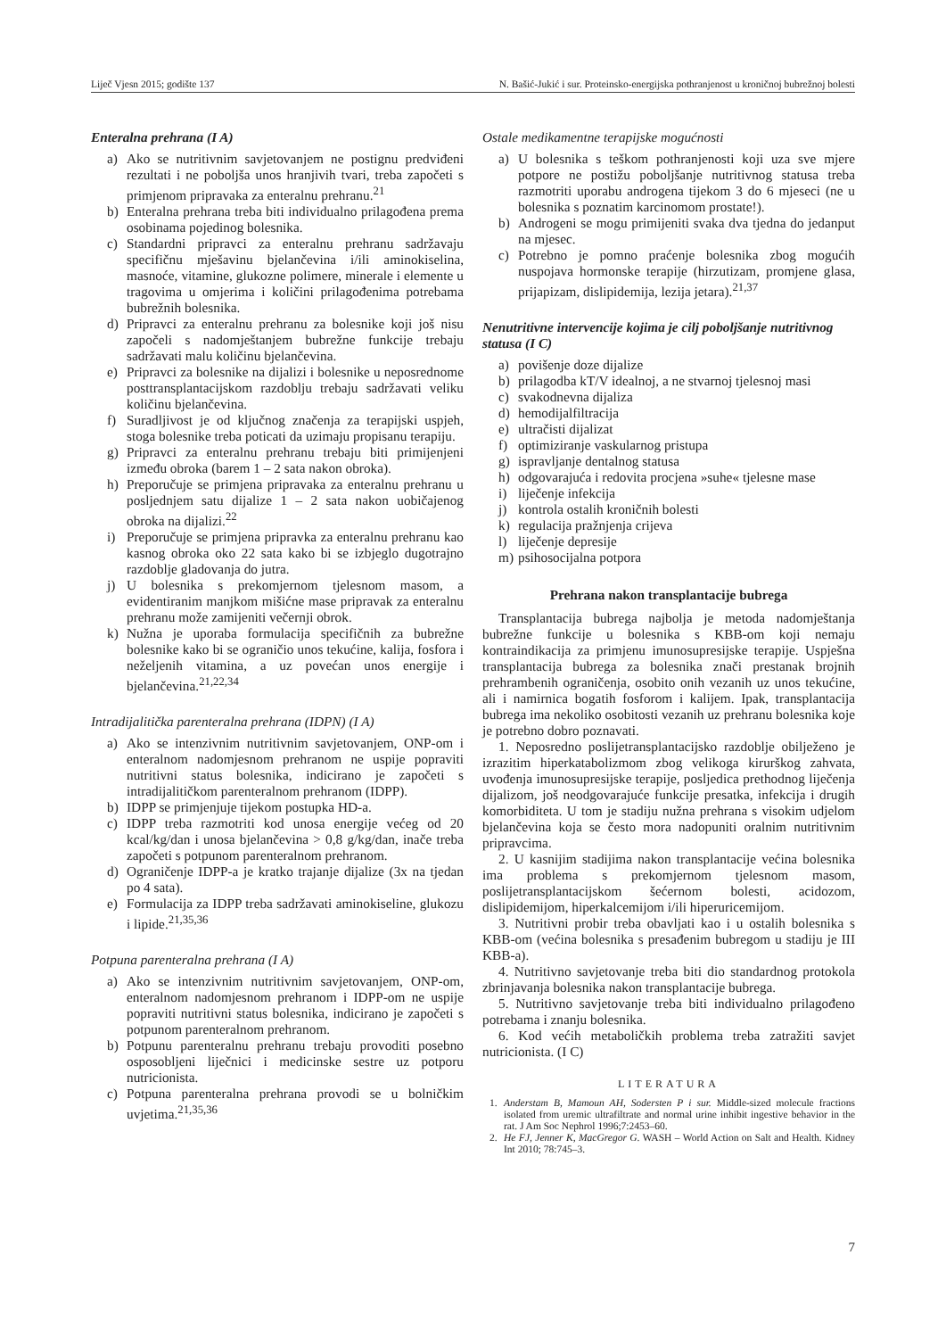Liječ Vjesn 2015; godište 137 N. Bašić-Jukić i sur. Proteinsko-energijska pothranjenost u kroničnoj bubrežnoj bolesti
Enteralna prehrana (I A)
a) Ako se nutritivnim savjetovanjem ne postignu predviđeni rezultati i ne poboljša unos hranjivih tvari, treba započeti s primjenom pripravaka za enteralnu prehranu.<sup>21</sup>
b) Enteralna prehrana treba biti individualno prilagođena prema osobinama pojedinog bolesnika.
c) Standardni pripravci za enteralnu prehranu sadržavaju specifičnu mješavinu bjelančevina i/ili aminokiselina, masnoće, vitamine, glukozne polimere, minerale i elemente u tragovima u omjerima i količini prilagođenima potrebama bubrežnih bolesnika.
d) Pripravci za enteralnu prehranu za bolesnike koji još nisu započeli s nadomještanjem bubrežne funkcije trebaju sadržavati malu količinu bjelančevina.
e) Pripravci za bolesnike na dijalizi i bolesnike u neposrednome posttransplantacijskom razdoblju trebaju sadržavati veliku količinu bjelančevina.
f) Suradljivost je od ključnog značenja za terapijski uspjeh, stoga bolesnike treba poticati da uzimaju propisanu terapiju.
g) Pripravci za enteralnu prehranu trebaju biti primijenjeni između obroka (barem 1 – 2 sata nakon obroka).
h) Preporučuje se primjena pripravaka za enteralnu prehranu u posljednjem satu dijalize 1 – 2 sata nakon uobičajenog obroka na dijalizi.<sup>22</sup>
i) Preporučuje se primjena pripravka za enteralnu prehranu kao kasnog obroka oko 22 sata kako bi se izbjeglo dugotrajno razdoblje gladovanja do jutra.
j) U bolesnika s prekomjernom tjelesnom masom, a evidentiranim manjkom mišićne mase pripravak za enteralnu prehranu može zamijeniti večernji obrok.
k) Nužna je uporaba formulacija specifičnih za bubrežne bolesnike kako bi se ograničio unos tekućine, kalija, fosfora i neželjenih vitamina, a uz povećan unos energije i bjelančevina.<sup>21,22,34</sup>
Intradijalitička parenteralna prehrana (IDPN) (I A)
a) Ako se intenzivnim nutritivnim savjetovanjem, ONP-om i enteralnom nadomjesnom prehranom ne uspije popraviti nutritivni status bolesnika, indicirano je započeti s intradijalitičkom parenteralnom prehranom (IDPP).
b) IDPP se primjenjuje tijekom postupka HD-a.
c) IDPP treba razmotriti kod unosa energije većeg od 20 kcal/kg/dan i unosa bjelančevina > 0,8 g/kg/dan, inače treba započeti s potpunom parenteralnom prehranom.
d) Ograničenje IDPP-a je kratko trajanje dijalize (3x na tjedan po 4 sata).
e) Formulacija za IDPP treba sadržavati aminokiseline, glukozu i lipide.<sup>21,35,36</sup>
Potpuna parenteralna prehrana (I A)
a) Ako se intenzivnim nutritivnim savjetovanjem, ONP-om, enteralnom nadomjesnom prehranom i IDPP-om ne uspije popraviti nutritivni status bolesnika, indicirano je započeti s potpunom parenteralnom prehranom.
b) Potpunu parenteralnu prehranu trebaju provoditi posebno osposobljeni liječnici i medicinske sestre uz potporu nutricionista.
c) Potpuna parenteralna prehrana provodi se u bolničkim uvjetima.<sup>21,35,36</sup>
Ostale medikamentne terapijske mogućnosti
a) U bolesnika s teškom pothranjenosti koji uza sve mjere potpore ne postižu poboljšanje nutritivnog statusa treba razmotriti uporabu androgena tijekom 3 do 6 mjeseci (ne u bolesnika s poznatim karcinomom prostate!).
b) Androgeni se mogu primijeniti svaka dva tjedna do jedanput na mjesec.
c) Potrebno je pomno praćenje bolesnika zbog mogućih nuspojava hormonske terapije (hirzutizam, promjene glasa, prijapizam, dislipidemija, lezija jetara).<sup>21,37</sup>
Nenutritivne intervencije kojima je cilj poboljšanje nutritivnog statusa (I C)
a) povišenje doze dijalize
b) prilagodba kT/V idealnoj, a ne stvarnoj tjelesnoj masi
c) svakodnevna dijaliza
d) hemodijalfiltracija
e) ultračisti dijalizat
f) optimiziranje vaskularnog pristupa
g) ispravljanje dentalnog statusa
h) odgovarajuća i redovita procjena »suhe« tjelesne mase
i) liječenje infekcija
j) kontrola ostalih kroničnih bolesti
k) regulacija pražnjenja crijeva
l) liječenje depresije
m) psihosocijalna potpora
Prehrana nakon transplantacije bubrega
Transplantacija bubrega najbolja je metoda nadomještanja bubrežne funkcije u bolesnika s KBB-om koji nemaju kontraindikacija za primjenu imunosupresijske terapije. Uspješna transplantacija bubrega za bolesnika znači prestanak brojnih prehrambenih ograničenja, osobito onih vezanih uz unos tekućine, ali i namirnica bogatih fosforom i kalijem. Ipak, transplantacija bubrega ima nekoliko osobitosti vezanih uz prehranu bolesnika koje je potrebno dobro poznavati.
1. Neposredno poslijetransplantacijsko razdoblje obilježeno je izrazitim hiperkatabolizmom zbog velikoga kirurškog zahvata, uvođenja imunosupresijske terapije, posljedica prethodnog liječenja dijalizom, još neodgovarajuće funkcije presatka, infekcija i drugih komorbiditeta. U tom je stadiju nužna prehrana s visokim udjelom bjelančevina koja se često mora nadopuniti oralnim nutritivnim pripravcima.
2. U kasnijim stadijima nakon transplantacije većina bolesnika ima problema s prekomjernom tjelesnom masom, poslijetransplantacijskom šećernom bolesti, acidozom, dislipidemijom, hiperkalcemijom i/ili hiperuricemijom.
3. Nutritivni probir treba obavljati kao i u ostalih bolesnika s KBB-om (većina bolesnika s presađenim bubregom u stadiju je III KBB-a).
4. Nutritivno savjetovanje treba biti dio standardnog protokola zbrinjavanja bolesnika nakon transplantacije bubrega.
5. Nutritivno savjetovanje treba biti individualno prilagođeno potrebama i znanju bolesnika.
6. Kod većih metaboličkih problema treba zatražiti savjet nutricionista. (I C)
LITERATURA
1. Anderstam B, Mamoun AH, Sodersten P i sur. Middle-sized molecule fractions isolated from uremic ultrafiltrate and normal urine inhibit ingestive behavior in the rat. J Am Soc Nephrol 1996;7:2453–60.
2. He FJ, Jenner K, MacGregor G. WASH – World Action on Salt and Health. Kidney Int 2010; 78:745–3.
7